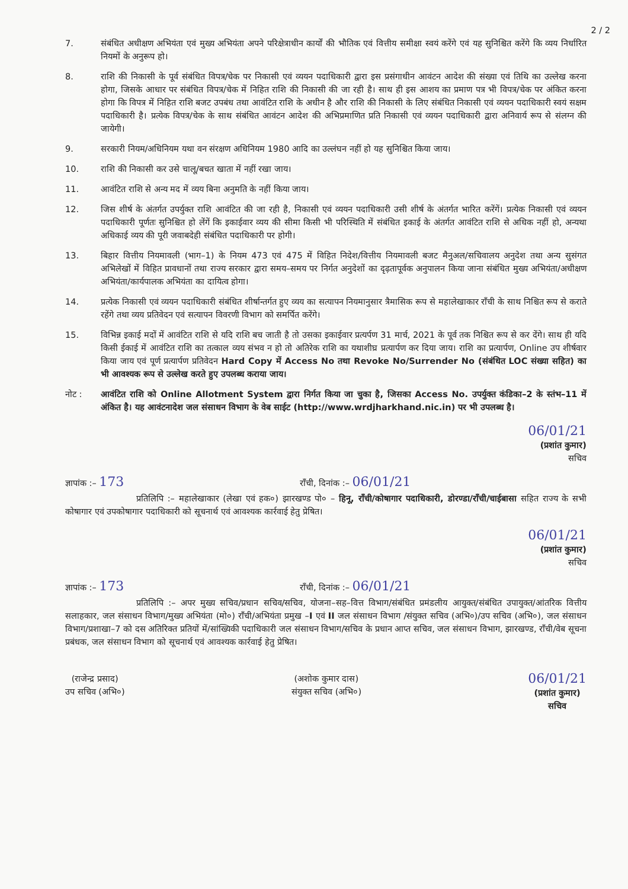2 / 2
7. संबंधित अधीक्षण अभियंता एवं मुख्य अभियंता अपने परिक्षेत्राधीन कार्यों की भौतिक एवं वित्तीय समीक्षा स्वयं करेंगे एवं यह सुनिश्चित करेंगे कि व्यय निर्धारित नियमों के अनुरूप हो।
8. राशि की निकासी के पूर्व संबंधित विपत्र/चेक पर निकासी एवं व्ययन पदाधिकारी द्वारा इस प्रसंगाधीन आवंटन आदेश की संख्या एवं तिथि का उल्लेख करना होगा, जिसके आधार पर संबंधित विपत्र/चेक में निहित राशि की निकासी की जा रही है। साथ ही इस आशय का प्रमाण पत्र भी विपत्र/चेक पर अंकित करना होगा कि विपत्र में निहित राशि बजट उपबंध तथा आवंटित राशि के अधीन है और राशि की निकासी के लिए संबंधित निकासी एवं व्ययन पदाधिकारी स्वयं सक्षम पदाधिकारी है। प्रत्येक विपत्र/चेक के साथ संबंधित आवंटन आदेश की अभिप्रमाणित प्रति निकासी एवं व्ययन पदाधिकारी द्वारा अनिवार्य रूप से संलग्न की जायेगी।
9. सरकारी नियम/अधिनियम यथा वन संरक्षण अधिनियम 1980 आदि का उल्लंघन नहीं हो यह सुनिश्चित किया जाय।
10. राशि की निकासी कर उसे चालू/बचत खाता में नहीं रखा जाय।
11. आवंटित राशि से अन्य मद में व्यय बिना अनुमति के नहीं किया जाय।
12. जिस शीर्ष के अंतर्गत उपर्युक्त राशि आवंटित की जा रही है, निकासी एवं व्ययन पदाधिकारी उसी शीर्ष के अंतर्गत भारित करेंगें। प्रत्येक निकासी एवं व्ययन पदाधिकारी पूर्णतः सुनिश्चित हो लेंगें कि इकाईवार व्यय की सीमा किसी भी परिस्थिति में संबंधित इकाई के अंतर्गत आवंटित राशि से अधिक नहीं हो, अन्यथा अधिकाई व्यय की पूरी जवाबदेही संबंधित पदाधिकारी पर होगी।
13. बिहार वित्तीय नियमावली (भाग–1) के नियम 473 एवं 475 में विहित निदेश/वित्तीय नियमावली बजट मैनुअल/सचिवालय अनुदेश तथा अन्य सुसंगत अभिलेखों में विहित प्रावधानों तथा राज्य सरकार द्वारा समय–समय पर निर्गत अनुदेशों का दृढ़तापूर्वक अनुपालन किया जाना संबंधित मुख्य अभियंता/अधीक्षण अभियंता/कार्यपालक अभियंता का दायित्व होगा।
14. प्रत्येक निकासी एवं व्ययन पदाधिकारी संबंधित शीर्षान्तर्गत हुए व्यय का सत्यापन नियमानुसार त्रैमासिक रूप से महालेखाकार राँची के साथ निश्चित रूप से कराते रहेंगे तथा व्यय प्रतिवेदन एवं सत्यापन विवरणी विभाग को समर्पित करेंगे।
15. विभिन्न इकाई मदों में आवंटित राशि से यदि राशि बच जाती है तो उसका इकाईवार प्रत्यर्पण 31 मार्च, 2021 के पूर्व तक निश्चित रूप से कर देंगे। साथ ही यदि किसी ईकाई में आवंटित राशि का तत्काल व्यय संभव न हो तो अतिरेक राशि का यथाशीघ्र प्रत्यार्पण कर दिया जाय। राशि का प्रत्यार्पण, Online उप शीर्षवार किया जाय एवं पूर्ण प्रत्यार्पण प्रतिवेदन Hard Copy में Access No तथा Revoke No/Surrender No (संबंधित LOC संख्या सहित) का भी आवश्यक रूप से उल्लेख करते हुए उपलब्ध कराया जाय।
नोट : आवंटित राशि को Online Allotment System द्वारा निर्गत किया जा चुका है, जिसका Access No. उपर्युक्त कंडिका–2 के स्तंभ–11 में अंकित है। यह आवंटनादेश जल संसाधन विभाग के वेब साईट (http://www.wrdjharkhand.nic.in) पर भी उपलब्ध है।
06/01/21
(प्रशांत कुमार)
सचिव
ज्ञापांक :– 173 राँची, दिनांक :– 06/01/21
प्रतिलिपि :– महालेखाकार (लेखा एवं हक०) झारखण्ड पो० – हिनू, राँची/कोषागार पदाधिकारी, डोरण्डा/राँची/चाईबासा सहित राज्य के सभी कोषागार एवं उपकोषागार पदाधिकारी को सूचनार्थ एवं आवश्यक कार्रवाई हेतु प्रेषित।
06/01/21
(प्रशांत कुमार)
सचिव
ज्ञापांक :– 173 राँची, दिनांक :– 06/01/21
प्रतिलिपि :– अपर मुख्य सचिव/प्रधान सचिव/सचिव, योजना–सह–वित्त विभाग/संबंधित प्रमंडलीय आयुक्त/संबंधित उपायुक्त/आंतरिक वित्तीय सलाहकार, जल संसाधन विभाग/मुख्य अभियंता (मो०) राँची/अभियंता प्रमुख –I एवं II जल संसाधन विभाग /संयुक्त सचिव (अभि०)/उप सचिव (अभि०), जल संसाधन विभाग/प्रशाखा–7 को दस अतिरिक्त प्रतियों में/सांख्यिकी पदाधिकारी जल संसाधन विभाग/सचिव के प्रधान आप्त सचिव, जल संसाधन विभाग, झारखण्ड, राँची/वेब सूचना प्रबंधक, जल संसाधन विभाग को सूचनार्थ एवं आवश्यक कार्रवाई हेतु प्रेषित।
(राजेन्द्र प्रसाद)
उप सचिव (अभि०)
(अशोक कुमार दास)
संयुक्त सचिव (अभि०)
06/01/21
(प्रशांत कुमार)
सचिव